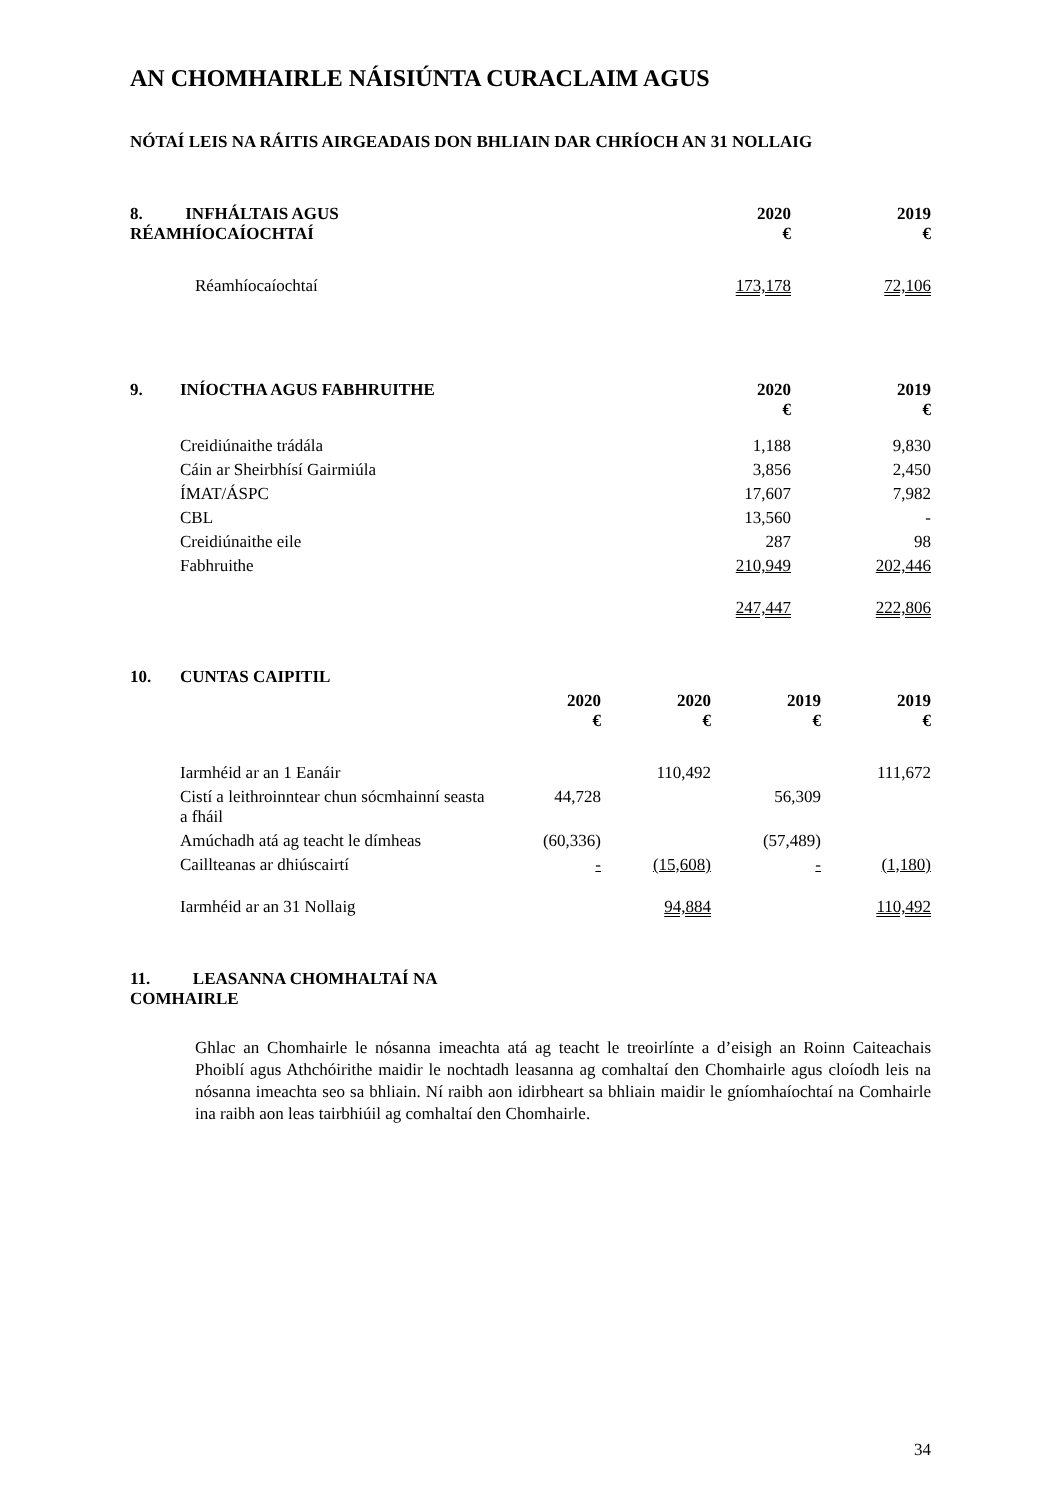AN CHOMHAIRLE NÁISIÚNTA CURACLAIM AGUS
NÓTAÍ LEIS NA RÁITIS AIRGEADAIS DON BHLIAIN DAR CHRÍOCH AN 31 NOLLAIG
| 8. INFHÁLTAIS AGUS RÉAMHÍOCAÍOCHTAÍ | 2020 € | 2019 € |
| --- | --- | --- |
| Réamhíocaíochtaí | 173,178 | 72,106 |
| 9. | INÍOCTHA AGUS FABHRUITHE | 2020 € | 2019 € |
| --- | --- | --- | --- |
| | Creidiúnaithe trádála | 1,188 | 9,830 |
| | Cáin ar Sheirbhísí Gairmiúla | 3,856 | 2,450 |
| | ÍMAT/ÁSPC | 17,607 | 7,982 |
| | CBL | 13,560 | - |
| | Creidiúnaithe eile | 287 | 98 |
| | Fabhruithe | 210,949 | 202,446 |
| | | 247,447 | 222,806 |
| 10. | CUNTAS CAIPITIL | | | | |
| --- | --- | --- | --- | --- | --- |
| | | 2020 € | 2020 € | 2019 € | 2019 € |
| | Iarmhéid ar an 1 Eanáir | | 110,492 | | 111,672 |
| | Cistí a leithroinntear chun sócmhainní seasta a fháil | 44,728 | | 56,309 | |
| | Amúchadh atá ag teacht le dímheas | (60,336) | | (57,489) | |
| | Caillteanas ar dhiúscairtí | - | (15,608) | - | (1,180) |
| | Iarmhéid ar an 31 Nollaig | | 94,884 | | 110,492 |
11. LEASANNA CHOMHALTAÍ NA
COMHAIRLE
Ghlac an Chomhairle le nósanna imeachta atá ag teacht le treoirlínte a d’eisigh an Roinn Caiteachais Phoiblí agus Athchóirithe maidir le nochtadh leasanna ag comhaltaí den Chomhairle agus cloíodh leis na nósanna imeachta seo sa bhliain. Ní raibh aon idirbheart sa bhliain maidir le gníomhaíochtaí na Comhairle ina raibh aon leas tairbhiúil ag comhaltaí den Chomhairle.
34